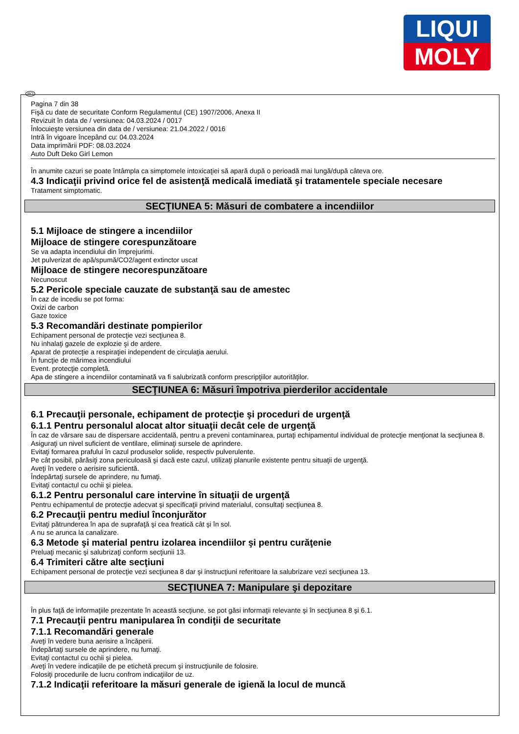LIQUI
MOLY
RO
Pagina 7 din 38
Fişă cu date de securitate Conform Regulamentul (CE) 1907/2006, Anexa II
Revizuit în data de / versiunea: 04.03.2024 / 0017
Înlocuieşte versiunea din data de / versiunea: 21.04.2022 / 0016
Intră în vigoare începând cu: 04.03.2024
Data imprimării PDF: 08.03.2024
Auto Duft Deko Girl Lemon
În anumite cazuri se poate întâmpla ca simptomele intoxicaţiei să apară după o perioadă mai lungă/după câteva ore.
4.3 Indicaţii privind orice fel de asistenţă medicală imediată şi tratamentele speciale necesare
Tratament simptomatic.
SECŢIUNEA 5: Măsuri de combatere a incendiilor
5.1 Mijloace de stingere a incendiilor
Mijloace de stingere corespunzătoare
Se va adapta incendiului din împrejurimi.
Jet pulverizat de apă/spumă/CO2/agent extinctor uscat
Mijloace de stingere necorespunzătoare
Necunoscut
5.2 Pericole speciale cauzate de substanţă sau de amestec
În caz de incediu se pot forma:
Oxizi de carbon
Gaze toxice
5.3 Recomandări destinate pompierilor
Echipament personal de protecţie vezi secţiunea 8.
Nu inhalaţi gazele de explozie şi de ardere.
Aparat de protecţie a respiraţiei independent de circulaţia aerului.
În funcţie de mărimea incendiului
Event. protecţie completă.
Apa de stingere a incendiilor contaminată va fi salubrizată conform prescripţiilor autorităţilor.
SECŢIUNEA 6: Măsuri împotriva pierderilor accidentale
6.1 Precauţii personale, echipament de protecţie şi proceduri de urgenţă
6.1.1 Pentru personalul alocat altor situaţii decât cele de urgenţă
În caz de vărsare sau de dispersare accidentală, pentru a preveni contaminarea, purtaţi echipamentul individual de protecţie menţionat la secţiunea 8.
Asiguraţi un nivel suficient de ventilare, eliminaţi sursele de aprindere.
Evitaţi formarea prafului în cazul produselor solide, respectiv pulverulente.
Pe cât posibil, părăsiţi zona periculoasă şi dacă este cazul, utilizaţi planurile existente pentru situaţii de urgenţă.
Aveţi în vedere o aerisire suficientă.
Îndepărtaţi sursele de aprindere, nu fumaţi.
Evitaţi contactul cu ochii şi pielea.
6.1.2 Pentru personalul care intervine în situaţii de urgenţă
Pentru echipamentul de protecţie adecvat şi specificaţii privind materialul, consultaţi secţiunea 8.
6.2 Precauţii pentru mediul înconjurător
Evitaţi pătrunderea în apa de suprafaţă şi cea freatică cât şi în sol.
A nu se arunca la canalizare.
6.3 Metode şi material pentru izolarea incendiilor şi pentru curăţenie
Preluaţi mecanic şi salubrizaţi conform secţiunii 13.
6.4 Trimiteri către alte secţiuni
Echipament personal de protecţie vezi secţiunea 8 dar şi instrucţiuni referitoare la salubrizare vezi secţiunea 13.
SECŢIUNEA 7: Manipulare şi depozitare
În plus faţă de informaţiile prezentate în această secţiune, se pot găsi informaţii relevante şi în secţiunea 8 şi 6.1.
7.1 Precauţii pentru manipularea în condiţii de securitate
7.1.1 Recomandări generale
Aveţi în vedere buna aerisire a încăperii.
Îndepărtaţi sursele de aprindere, nu fumaţi.
Evitaţi contactul cu ochii şi pielea.
Aveţi în vedere indicaţiile de pe etichetă precum şi instrucţiunile de folosire.
Folosiţi procedurile de lucru confrom indicaţiilor de uz.
7.1.2 Indicaţii referitoare la măsuri generale de igienă la locul de muncă